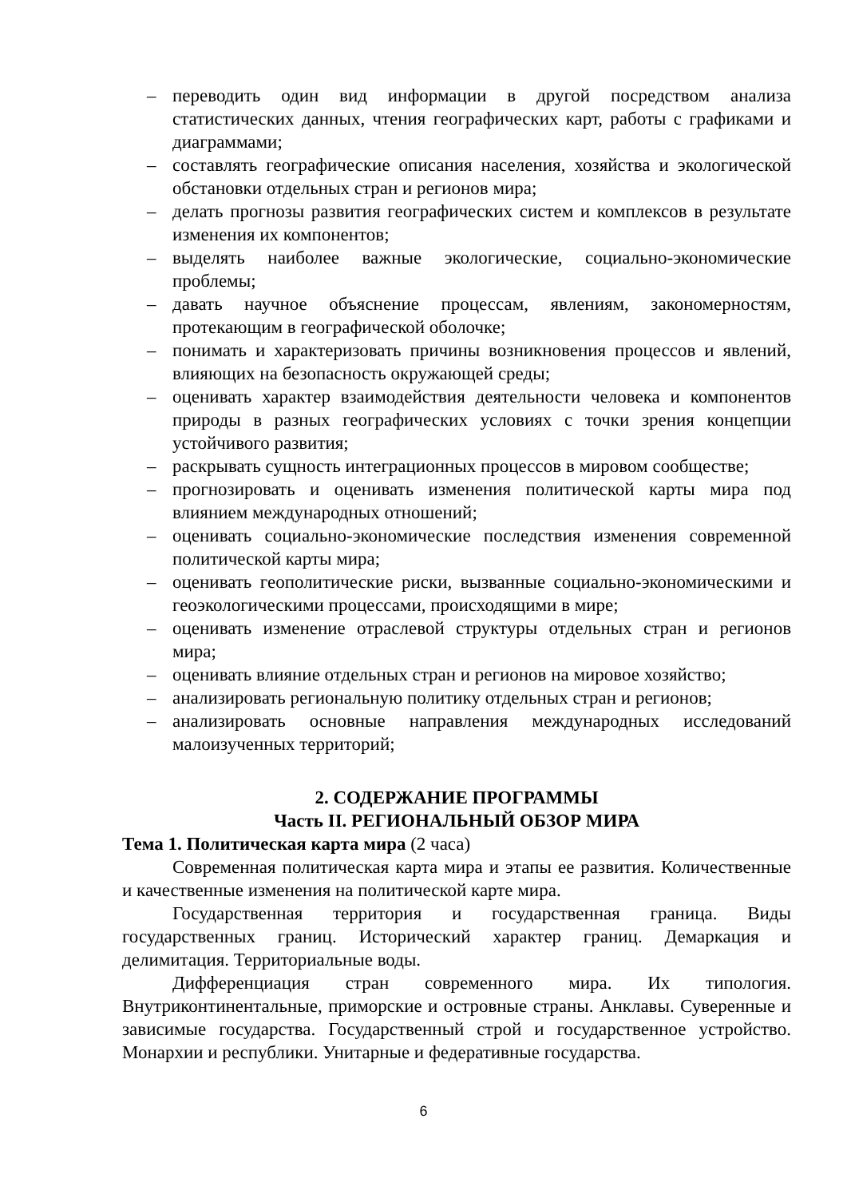– переводить один вид информации в другой посредством анализа статистических данных, чтения географических карт, работы с графиками и диаграммами;
– составлять географические описания населения, хозяйства и экологической обстановки отдельных стран и регионов мира;
– делать прогнозы развития географических систем и комплексов в результате изменения их компонентов;
– выделять наиболее важные экологические, социально-экономические проблемы;
– давать научное объяснение процессам, явлениям, закономерностям, протекающим в географической оболочке;
– понимать и характеризовать причины возникновения процессов и явлений, влияющих на безопасность окружающей среды;
– оценивать характер взаимодействия деятельности человека и компонентов природы в разных географических условиях с точки зрения концепции устойчивого развития;
– раскрывать сущность интеграционных процессов в мировом сообществе;
– прогнозировать и оценивать изменения политической карты мира под влиянием международных отношений;
– оценивать социально-экономические последствия изменения современной политической карты мира;
– оценивать геополитические риски, вызванные социально-экономическими и геоэкологическими процессами, происходящими в мире;
– оценивать изменение отраслевой структуры отдельных стран и регионов мира;
– оценивать влияние отдельных стран и регионов на мировое хозяйство;
– анализировать региональную политику отдельных стран и регионов;
– анализировать основные направления международных исследований малоизученных территорий;
2. СОДЕРЖАНИЕ ПРОГРАММЫ
Часть II. РЕГИОНАЛЬНЫЙ ОБЗОР МИРА
Тема 1. Политическая карта мира (2 часа)
Современная политическая карта мира и этапы ее развития. Количественные и качественные изменения на политической карте мира.
Государственная территория и государственная граница. Виды государственных границ. Исторический характер границ. Демаркация и делимитация. Территориальные воды.
Дифференциация стран современного мира. Их типология. Внутриконтинентальные, приморские и островные страны. Анклавы. Суверенные и зависимые государства. Государственный строй и государственное устройство. Монархии и республики. Унитарные и федеративные государства.
6